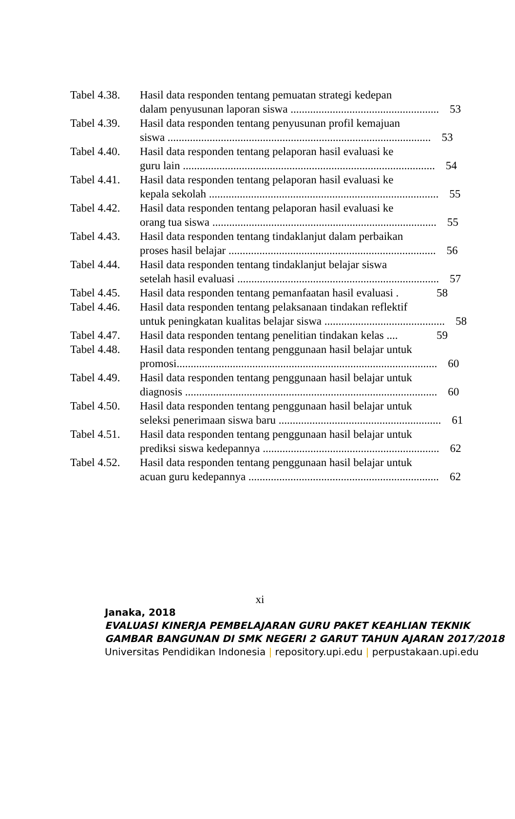Tabel 4.38.
Hasil data responden tentang pemuatan strategi kedepan
dalam penyusunan laporan siswa ..................................................... 53
Tabel 4.39.
Hasil data responden tentang penyusunan profil kemajuan
siswa .............................................................................................. 53
Tabel 4.40.
Hasil data responden tentang pelaporan hasil evaluasi ke
guru lain .......................................................................................... 54
Tabel 4.41.
Hasil data responden tentang pelaporan hasil evaluasi ke
kepala sekolah .................................................................................. 55
Tabel 4.42.
Hasil data responden tentang pelaporan hasil evaluasi ke
orang tua siswa ................................................................................ 55
Tabel 4.43.
Hasil data responden tentang tindaklanjut dalam perbaikan
proses hasil belajar .......................................................................... 56
Tabel 4.44.
Hasil data responden tentang tindaklanjut belajar siswa
setelah hasil evaluasi ........................................................................ 57
Tabel 4.45.
Hasil data responden tentang pemanfaatan hasil evaluasi . 58
Tabel 4.46.
Hasil data responden tentang pelaksanaan tindakan reflektif
untuk peningkatan kualitas belajar siswa ........................................... 58
Tabel 4.47.
Hasil data responden tentang penelitian tindakan kelas .... 59
Tabel 4.48.
Hasil data responden tentang penggunaan hasil belajar untuk
promosi............................................................................................. 60
Tabel 4.49.
Hasil data responden tentang penggunaan hasil belajar untuk
diagnosis .......................................................................................... 60
Tabel 4.50.
Hasil data responden tentang penggunaan hasil belajar untuk
seleksi penerimaan siswa baru .......................................................... 61
Tabel 4.51.
Hasil data responden tentang penggunaan hasil belajar untuk
prediksi siswa kedepannya ............................................................... 62
Tabel 4.52.
Hasil data responden tentang penggunaan hasil belajar untuk
acuan guru kedepannya .................................................................... 62
xi
Janaka, 2018
EVALUASI KINERJA PEMBELAJARAN GURU PAKET KEAHLIAN TEKNIK GAMBAR BANGUNAN DI SMK NEGERI 2 GARUT TAHUN AJARAN 2017/2018
Universitas Pendidikan Indonesia | repository.upi.edu | perpustakaan.upi.edu